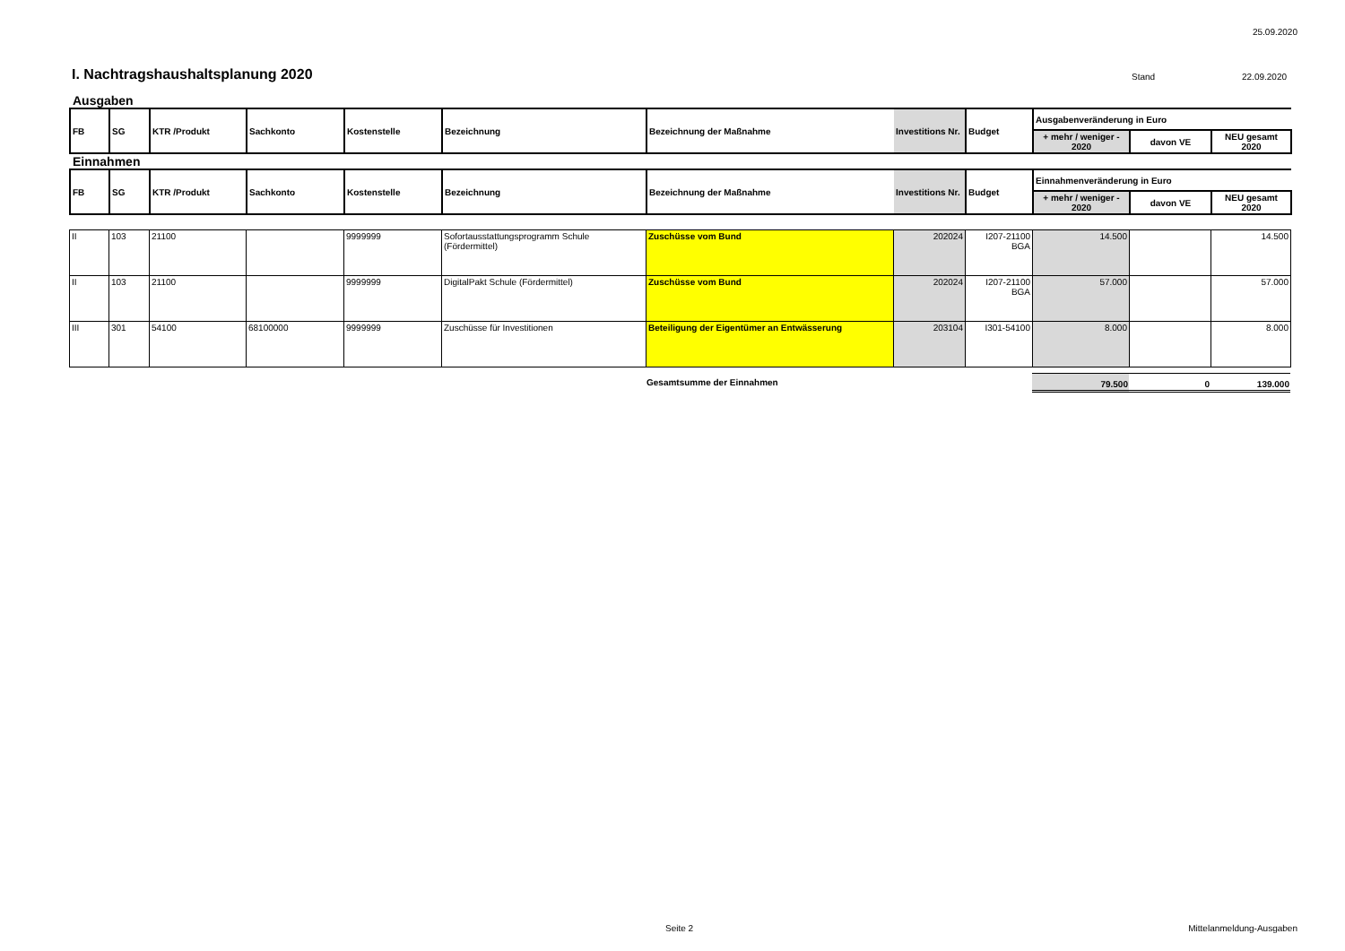25.09.2020
I. Nachtragshaushaltsplanung 2020
Stand 22.09.2020
Ausgaben
| FB | SG | KTR /Produkt | Sachkonto | Kostenstelle | Bezeichnung | Bezeichnung der Maßnahme | Investitions Nr. | Budget | Ausgabenveränderung in Euro | | |
| | | | | | | | | | + mehr / weniger - 2020 | davon VE | NEU gesamt 2020 |
Einnahmen
| FB | SG | KTR /Produkt | Sachkonto | Kostenstelle | Bezeichnung | Bezeichnung der Maßnahme | Investitions Nr. | Budget | Einnahmenveränderung in Euro | | |
| | | | | | | | | | + mehr / weniger - 2020 | davon VE | NEU gesamt 2020 |
| II | 103 | 21100 | | 9999999 | Sofortausstattungsprogramm Schule (Fördermittel) | Zuschüsse vom Bund | 202024 | I207-21100 BGA | 14.500 | | 14.500 |
| II | 103 | 21100 | | 9999999 | DigitalPakt Schule (Fördermittel) | Zuschüsse vom Bund | 202024 | I207-21100 BGA | 57.000 | | 57.000 |
| III | 301 | 54100 | 68100000 | 9999999 | Zuschüsse für Investitionen | Beteiligung der Eigentümer an Entwässerung | 203104 | I301-54100 | 8.000 | | 8.000 |
| | Gesamtsumme der Einnahmen | 79.500 | 0 | 139.000 |
Seite 2 Mittelanmeldung-Ausgaben